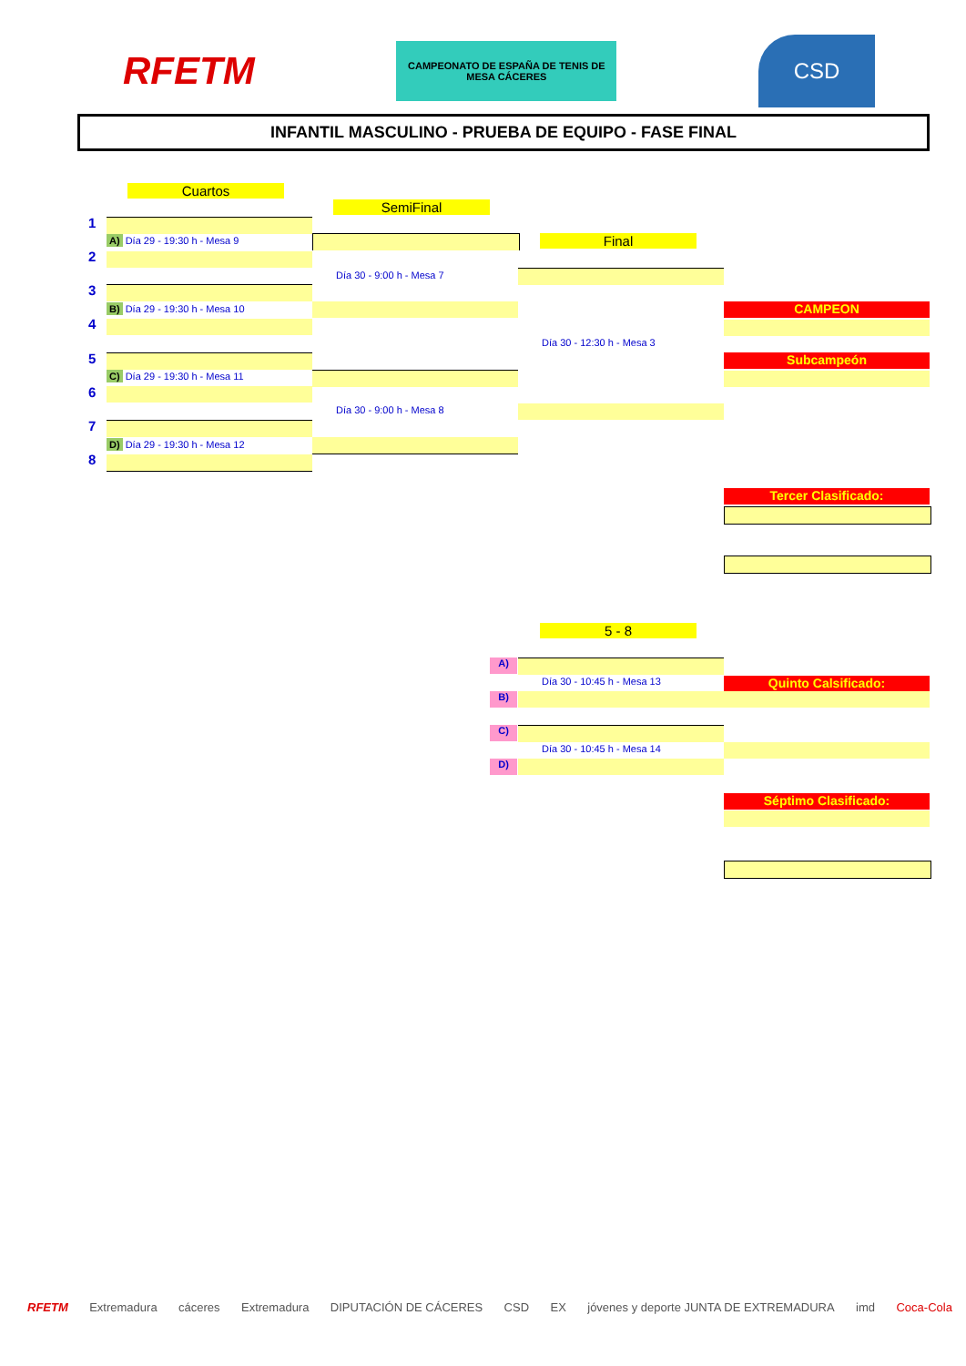RFETM
CAMPEONATO DE ESPAÑA DE TENIS DE MESA CÁCERES
CSD
INFANTIL MASCULINO - PRUEBA DE EQUIPO - FASE FINAL
Cuartos
SemiFinal
Final
1
A) Día 29 - 19:30 h - Mesa 9
2
3
B) Día 29 - 19:30 h - Mesa 10
4
5
C) Día 29 - 19:30 h - Mesa 11
6
7
D) Día 29 - 19:30 h - Mesa 12
8
Día 30 - 9:00 h - Mesa 7
Día 30 - 9:00 h - Mesa 8
Día 30 - 12:30 h - Mesa 3
CAMPEON
Subcampeón
Tercer Clasificado:
5 - 8
A)
Día 30 - 10:45 h - Mesa 13 Quinto Calsificado:
B)
C)
Día 30 - 10:45 h - Mesa 14
D)
Séptimo Clasificado:
RFETM Extremadura cáceres Extremadura DIPUTACIÓN DE CÁCERES CSD EX jóvenes y deporte JUNTA DE EXTREMADURA imd Coca-Cola